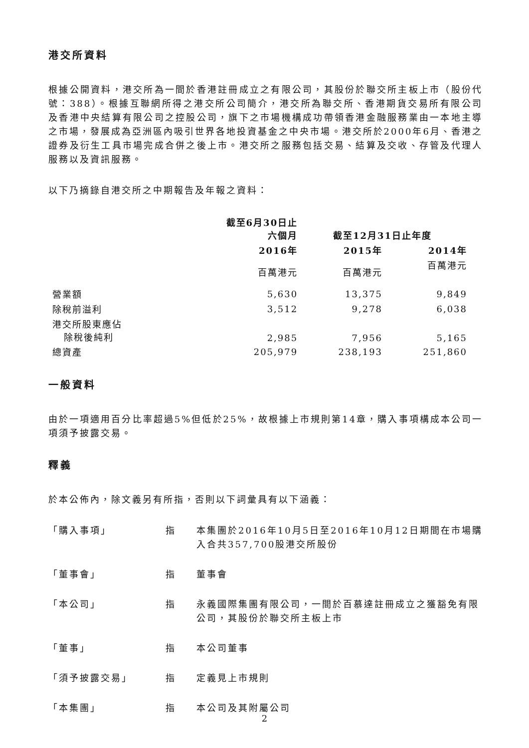港交所資料
根據公開資料，港交所為一間於香港註冊成立之有限公司，其股份於聯交所主板上市（股份代號：388）。根據互聯網所得之港交所公司簡介，港交所為聯交所、香港期貨交易所有限公司及香港中央結算有限公司之控股公司，旗下之市場機構成功帶領香港金融服務業由一本地主導之市場，發展成為亞洲區內吸引世界各地投資基金之中央市場。港交所於2000年6月、香港之證券及衍生工具市場完成合併之後上市。港交所之服務包括交易、結算及交收、存管及代理人服務以及資訊服務。
以下乃摘錄自港交所之中期報告及年報之資料：
| | 截至6月30日止 六個月 | 截至12月31日止年度 | |
| --- | --- | --- | --- |
| | 2016年 | 2015年 | 2014年 |
| | 百萬港元 | 百萬港元 | 百萬港元 |
| 營業額 | 5,630 | 13,375 | 9,849 |
| 除稅前溢利 | 3,512 | 9,278 | 6,038 |
| 港交所股東應佔 除稅後純利 | 2,985 | 7,956 | 5,165 |
| 總資產 | 205,979 | 238,193 | 251,860 |
一般資料
由於一項適用百分比率超過5%但低於25%，故根據上市規則第14章，購入事項構成本公司一項須予披露交易。
釋義
於本公佈內，除文義另有所指，否則以下詞彙具有以下涵義：
| 「購入事項」 | 指 | 本集團於2016年10月5日至2016年10月12日期間在市場購入合共357,700股港交所股份 |
| 「董事會」 | 指 | 董事會 |
| 「本公司」 | 指 | 永義國際集團有限公司，一間於百慕達註冊成立之獲豁免有限公司，其股份於聯交所主板上市 |
| 「董事」 | 指 | 本公司董事 |
| 「須予披露交易」 | 指 | 定義見上市規則 |
| 「本集團」 | 指 | 本公司及其附屬公司 |
2